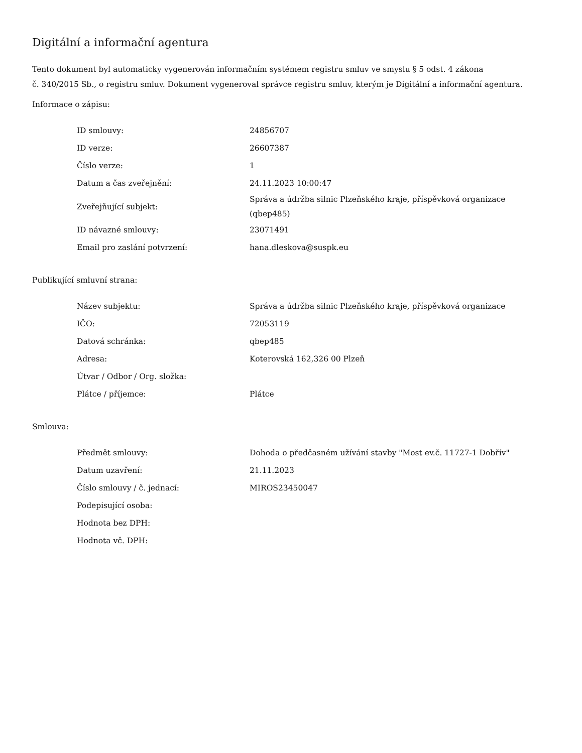Digitální a informační agentura
Tento dokument byl automaticky vygenerován informačním systémem registru smluv ve smyslu § 5 odst. 4 zákona
č. 340/2015 Sb., o registru smluv. Dokument vygeneroval správce registru smluv, kterým je Digitální a informační agentura.
Informace o zápisu:
| ID smlouvy: | 24856707 |
| ID verze: | 26607387 |
| Číslo verze: | 1 |
| Datum a čas zveřejnění: | 24.11.2023 10:00:47 |
| Zveřejňující subjekt: | Správa a údržba silnic Plzeňského kraje, příspěvková organizace (qbep485) |
| ID návazné smlouvy: | 23071491 |
| Email pro zaslání potvrzení: | hana.dleskova@suspk.eu |
Publikující smluvní strana:
| Název subjektu: | Správa a údržba silnic Plzeňského kraje, příspěvková organizace |
| IČO: | 72053119 |
| Datová schránka: | qbep485 |
| Adresa: | Koterovská 162,326 00 Plzeň |
| Útvar / Odbor / Org. složka: | |
| Plátce / příjemce: | Plátce |
Smlouva:
| Předmět smlouvy: | Dohoda o předčasném užívání stavby "Most ev.č. 11727-1 Dobřív" |
| Datum uzavření: | 21.11.2023 |
| Číslo smlouvy / č. jednací: | MIROS23450047 |
| Podepisující osoba: | |
| Hodnota bez DPH: | |
| Hodnota vč. DPH: | |